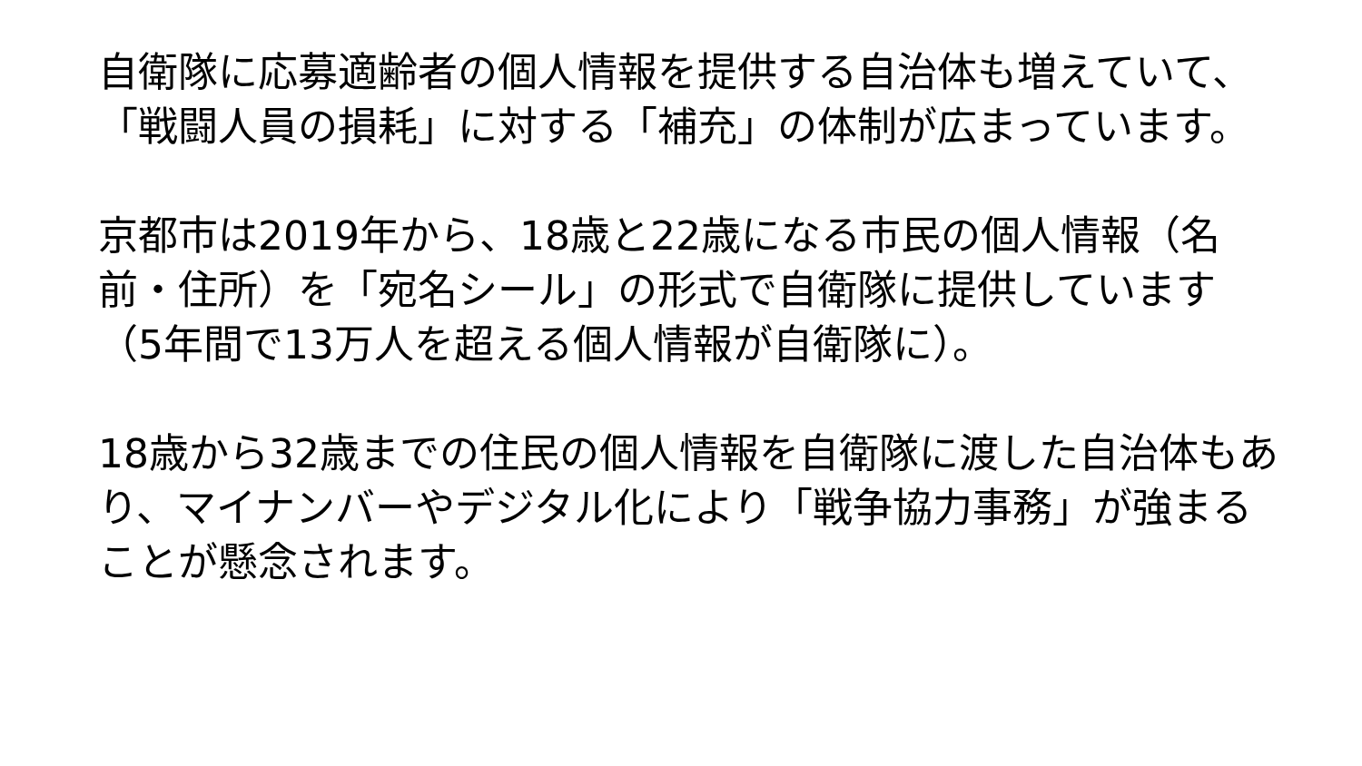自衛隊に応募適齢者の個人情報を提供する自治体も増えていて、「戦闘人員の損耗」に対する「補充」の体制が広まっています。
京都市は2019年から、18歳と22歳になる市民の個人情報（名前・住所）を「宛名シール」の形式で自衛隊に提供しています（5年間で13万人を超える個人情報が自衛隊に）。
18歳から32歳までの住民の個人情報を自衛隊に渡した自治体もあり、マイナンバーやデジタル化により「戦争協力事務」が強まることが懸念されます。